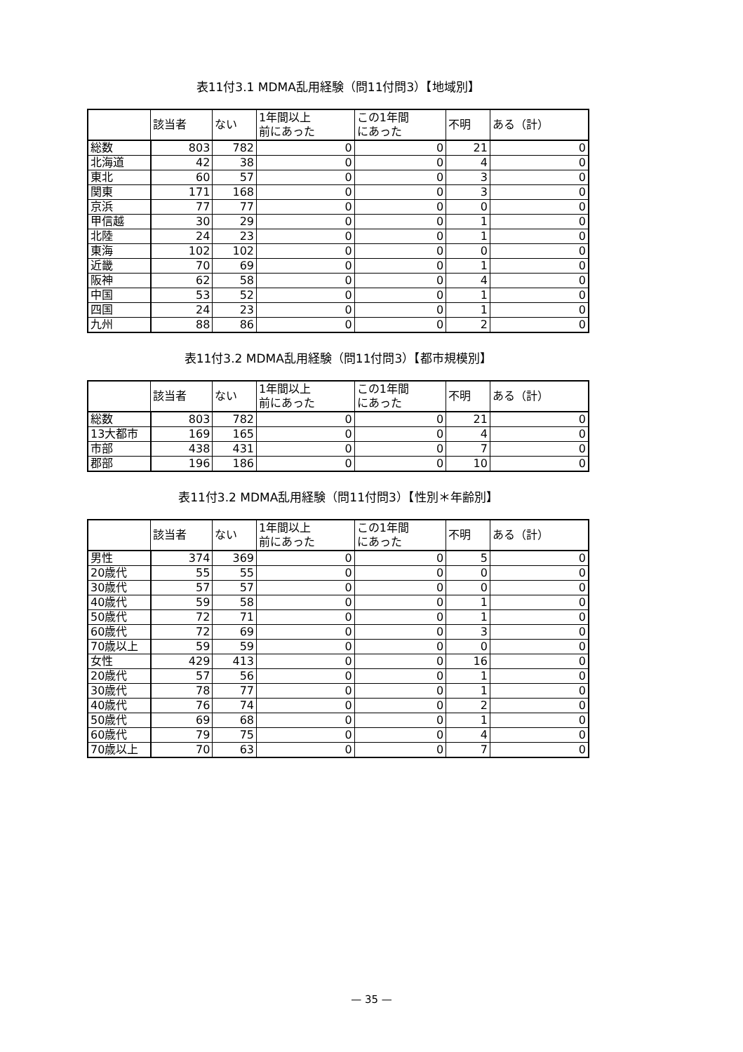表11付3.1 MDMA乱用経験（問11付問3）【地域別】
| | 該当者 | ない | 1年間以上 前にあった | この1年間 にあった | 不明 | ある（計） |
| --- | --- | --- | --- | --- | --- | --- |
| 総数 | 803 | 782 | 0 | 0 | 21 | 0 |
| 北海道 | 42 | 38 | 0 | 0 | 4 | 0 |
| 東北 | 60 | 57 | 0 | 0 | 3 | 0 |
| 関東 | 171 | 168 | 0 | 0 | 3 | 0 |
| 京浜 | 77 | 77 | 0 | 0 | 0 | 0 |
| 甲信越 | 30 | 29 | 0 | 0 | 1 | 0 |
| 北陸 | 24 | 23 | 0 | 0 | 1 | 0 |
| 東海 | 102 | 102 | 0 | 0 | 0 | 0 |
| 近畿 | 70 | 69 | 0 | 0 | 1 | 0 |
| 阪神 | 62 | 58 | 0 | 0 | 4 | 0 |
| 中国 | 53 | 52 | 0 | 0 | 1 | 0 |
| 四国 | 24 | 23 | 0 | 0 | 1 | 0 |
| 九州 | 88 | 86 | 0 | 0 | 2 | 0 |
表11付3.2 MDMA乱用経験（問11付問3）【都市規模別】
| | 該当者 | ない | 1年間以上 前にあった | この1年間 にあった | 不明 | ある（計） |
| --- | --- | --- | --- | --- | --- | --- |
| 総数 | 803 | 782 | 0 | 0 | 21 | 0 |
| 13大都市 | 169 | 165 | 0 | 0 | 4 | 0 |
| 市部 | 438 | 431 | 0 | 0 | 7 | 0 |
| 郡部 | 196 | 186 | 0 | 0 | 10 | 0 |
表11付3.2 MDMA乱用経験（問11付問3）【性別＊年齢別】
| | 該当者 | ない | 1年間以上 前にあった | この1年間 にあった | 不明 | ある（計） |
| --- | --- | --- | --- | --- | --- | --- |
| 男性 | 374 | 369 | 0 | 0 | 5 | 0 |
| 20歳代 | 55 | 55 | 0 | 0 | 0 | 0 |
| 30歳代 | 57 | 57 | 0 | 0 | 0 | 0 |
| 40歳代 | 59 | 58 | 0 | 0 | 1 | 0 |
| 50歳代 | 72 | 71 | 0 | 0 | 1 | 0 |
| 60歳代 | 72 | 69 | 0 | 0 | 3 | 0 |
| 70歳以上 | 59 | 59 | 0 | 0 | 0 | 0 |
| 女性 | 429 | 413 | 0 | 0 | 16 | 0 |
| 20歳代 | 57 | 56 | 0 | 0 | 1 | 0 |
| 30歳代 | 78 | 77 | 0 | 0 | 1 | 0 |
| 40歳代 | 76 | 74 | 0 | 0 | 2 | 0 |
| 50歳代 | 69 | 68 | 0 | 0 | 1 | 0 |
| 60歳代 | 79 | 75 | 0 | 0 | 4 | 0 |
| 70歳以上 | 70 | 63 | 0 | 0 | 7 | 0 |
— 35 —